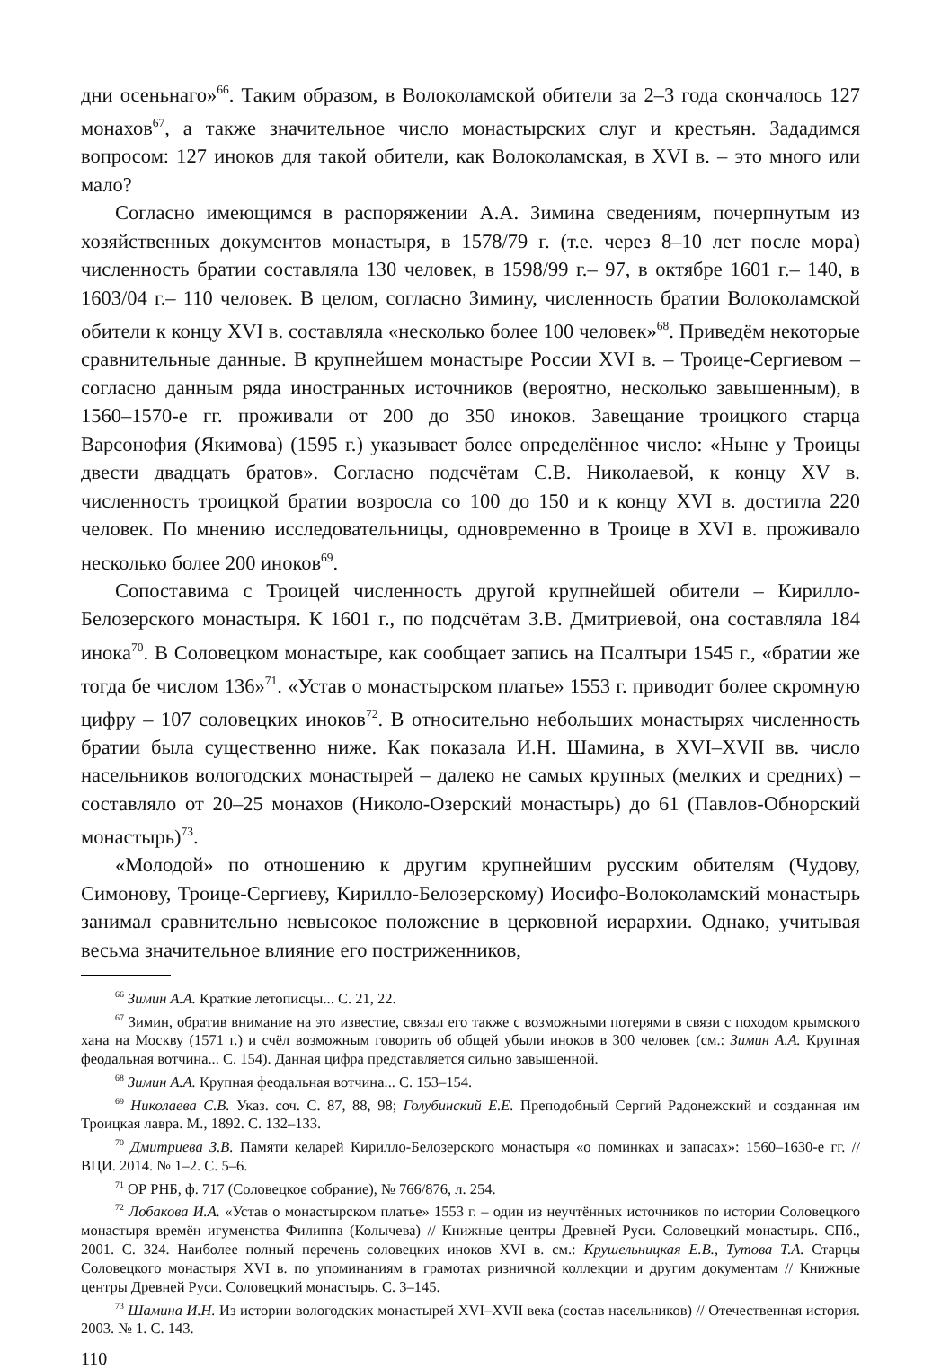дни осеньнаго»<sup>66</sup>. Таким образом, в Волоколамской обители за 2–3 года скончалось 127 монахов<sup>67</sup>, а также значительное число монастырских слуг и крестьян. Зададимся вопросом: 127 иноков для такой обители, как Волоколамская, в XVI в. – это много или мало?
Согласно имеющимся в распоряжении А.А. Зимина сведениям, почерпнутым из хозяйственных документов монастыря, в 1578/79 г. (т.е. через 8–10 лет после мора) численность братии составляла 130 человек, в 1598/99 г.– 97, в октябре 1601 г.– 140, в 1603/04 г.– 110 человек. В целом, согласно Зимину, численность братии Волоколамской обители к концу XVI в. составляла «несколько более 100 человек»<sup>68</sup>. Приведём некоторые сравнительные данные. В крупнейшем монастыре России XVI в. – Троице-Сергиевом – согласно данным ряда иностранных источников (вероятно, несколько завышенным), в 1560–1570-е гг. проживали от 200 до 350 иноков. Завещание троицкого старца Варсонофия (Якимова) (1595 г.) указывает более определённое число: «Ныне у Троицы двести двадцать братов». Согласно подсчётам С.В. Николаевой, к концу XV в. численность троицкой братии возросла со 100 до 150 и к концу XVI в. достигла 220 человек. По мнению исследовательницы, одновременно в Троице в XVI в. проживало несколько более 200 иноков<sup>69</sup>.
Сопоставима с Троицей численность другой крупнейшей обители – Кирилло-Белозерского монастыря. К 1601 г., по подсчётам З.В. Дмитриевой, она составляла 184 инока<sup>70</sup>. В Соловецком монастыре, как сообщает запись на Псалтыри 1545 г., «братии же тогда бе числом 136»<sup>71</sup>. «Устав о монастырском платье» 1553 г. приводит более скромную цифру – 107 соловецких иноков<sup>72</sup>. В относительно небольших монастырях численность братии была существенно ниже. Как показала И.Н. Шамина, в XVI–XVII вв. число насельников вологодских монастырей – далеко не самых крупных (мелких и средних) – составляло от 20–25 монахов (Николо-Озерский монастырь) до 61 (Павлов-Обнорский монастырь)<sup>73</sup>.
«Молодой» по отношению к другим крупнейшим русским обителям (Чудову, Симонову, Троице-Сергиеву, Кирилло-Белозерскому) Иосифо-Волоколамский монастырь занимал сравнительно невысокое положение в церковной иерархии. Однако, учитывая весьма значительное влияние его постриженников,
<sup>66</sup> Зимин А.А. Краткие летописцы... С. 21, 22.
<sup>67</sup> Зимин, обратив внимание на это известие, связал его также с возможными потерями в связи с походом крымского хана на Москву (1571 г.) и счёл возможным говорить об общей убыли иноков в 300 человек (см.: Зимин А.А. Крупная феодальная вотчина... С. 154). Данная цифра представляется сильно завышенной.
<sup>68</sup> Зимин А.А. Крупная феодальная вотчина... С. 153–154.
<sup>69</sup> Николаева С.В. Указ. соч. С. 87, 88, 98; Голубинский Е.Е. Преподобный Сергий Радонежский и созданная им Троицкая лавра. М., 1892. С. 132–133.
<sup>70</sup> Дмитриева З.В. Памяти келарей Кирилло-Белозерского монастыря «о поминках и запасах»: 1560–1630-е гг. // ВЦИ. 2014. № 1–2. С. 5–6.
<sup>71</sup> ОР РНБ, ф. 717 (Соловецкое собрание), № 766/876, л. 254.
<sup>72</sup> Лобакова И.А. «Устав о монастырском платье» 1553 г. – один из неучтённых источников по истории Соловецкого монастыря времён игуменства Филиппа (Колычева) // Книжные центры Древней Руси. Соловецкий монастырь. СПб., 2001. С. 324. Наиболее полный перечень соловецких иноков XVI в. см.: Крушельницкая Е.В., Тутова Т.А. Старцы Соловецкого монастыря XVI в. по упоминаниям в грамотах ризничной коллекции и другим документам // Книжные центры Древней Руси. Соловецкий монастырь. С. 3–145.
<sup>73</sup> Шамина И.Н. Из истории вологодских монастырей XVI–XVII века (состав насельников) // Отечественная история. 2003. № 1. С. 143.
110